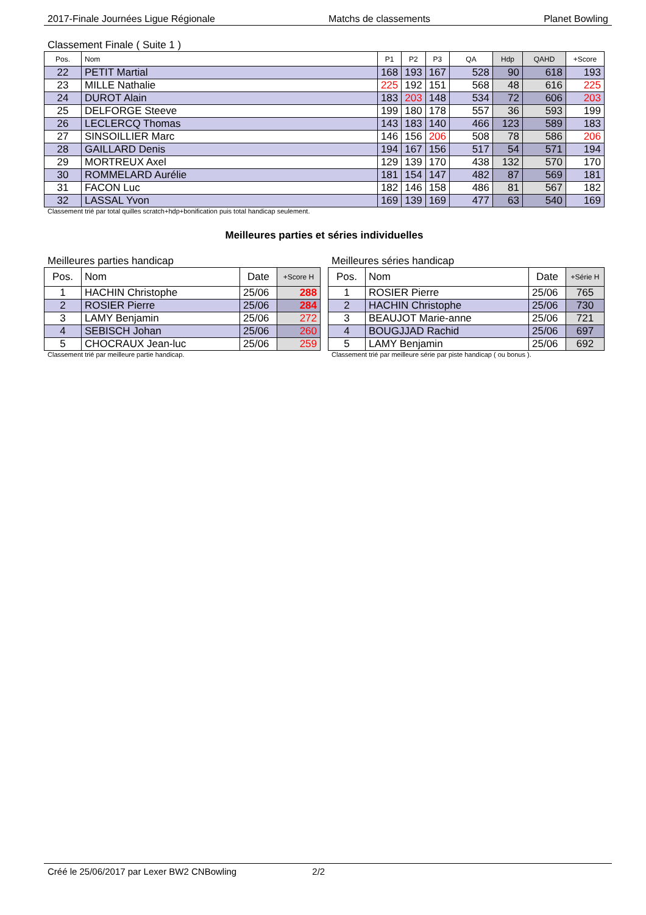2017-Finale Journées Ligue Régionale Matchs de classements Planet Bowling
Classement Finale ( Suite 1 )
| Pos. | Nom | P1 | P2 | P3 | QA | Hdp | QAHD | +Score |
| --- | --- | --- | --- | --- | --- | --- | --- | --- |
| 22 | PETIT Martial | 168 | 193 | 167 | 528 | 90 | 618 | 193 |
| 23 | MILLE Nathalie | 225 | 192 | 151 | 568 | 48 | 616 | 225 |
| 24 | DUROT Alain | 183 | 203 | 148 | 534 | 72 | 606 | 203 |
| 25 | DELFORGE Steeve | 199 | 180 | 178 | 557 | 36 | 593 | 199 |
| 26 | LECLERCQ Thomas | 143 | 183 | 140 | 466 | 123 | 589 | 183 |
| 27 | SINSOILLIER Marc | 146 | 156 | 206 | 508 | 78 | 586 | 206 |
| 28 | GAILLARD Denis | 194 | 167 | 156 | 517 | 54 | 571 | 194 |
| 29 | MORTREUX Axel | 129 | 139 | 170 | 438 | 132 | 570 | 170 |
| 30 | ROMMELARD Aurélie | 181 | 154 | 147 | 482 | 87 | 569 | 181 |
| 31 | FACON Luc | 182 | 146 | 158 | 486 | 81 | 567 | 182 |
| 32 | LASSAL Yvon | 169 | 139 | 169 | 477 | 63 | 540 | 169 |
Classement trié par total quilles scratch+hdp+bonification puis total handicap seulement.
Meilleures parties et séries individuelles
Meilleures parties handicap
| Pos. | Nom | Date | +Score H |
| --- | --- | --- | --- |
| 1 | HACHIN Christophe | 25/06 | 288 |
| 2 | ROSIER Pierre | 25/06 | 284 |
| 3 | LAMY Benjamin | 25/06 | 272 |
| 4 | SEBISCH Johan | 25/06 | 260 |
| 5 | CHOCRAUX Jean-luc | 25/06 | 259 |
Classement trié par meilleure partie handicap.
Meilleures séries handicap
| Pos. | Nom | Date | +Série H |
| --- | --- | --- | --- |
| 1 | ROSIER Pierre | 25/06 | 765 |
| 2 | HACHIN Christophe | 25/06 | 730 |
| 3 | BEAUJOT Marie-anne | 25/06 | 721 |
| 4 | BOUGJJAD Rachid | 25/06 | 697 |
| 5 | LAMY Benjamin | 25/06 | 692 |
Classement trié par meilleure série par piste handicap ( ou bonus ).
Créé le 25/06/2017 par Lexer BW2 CNBowling 2/2